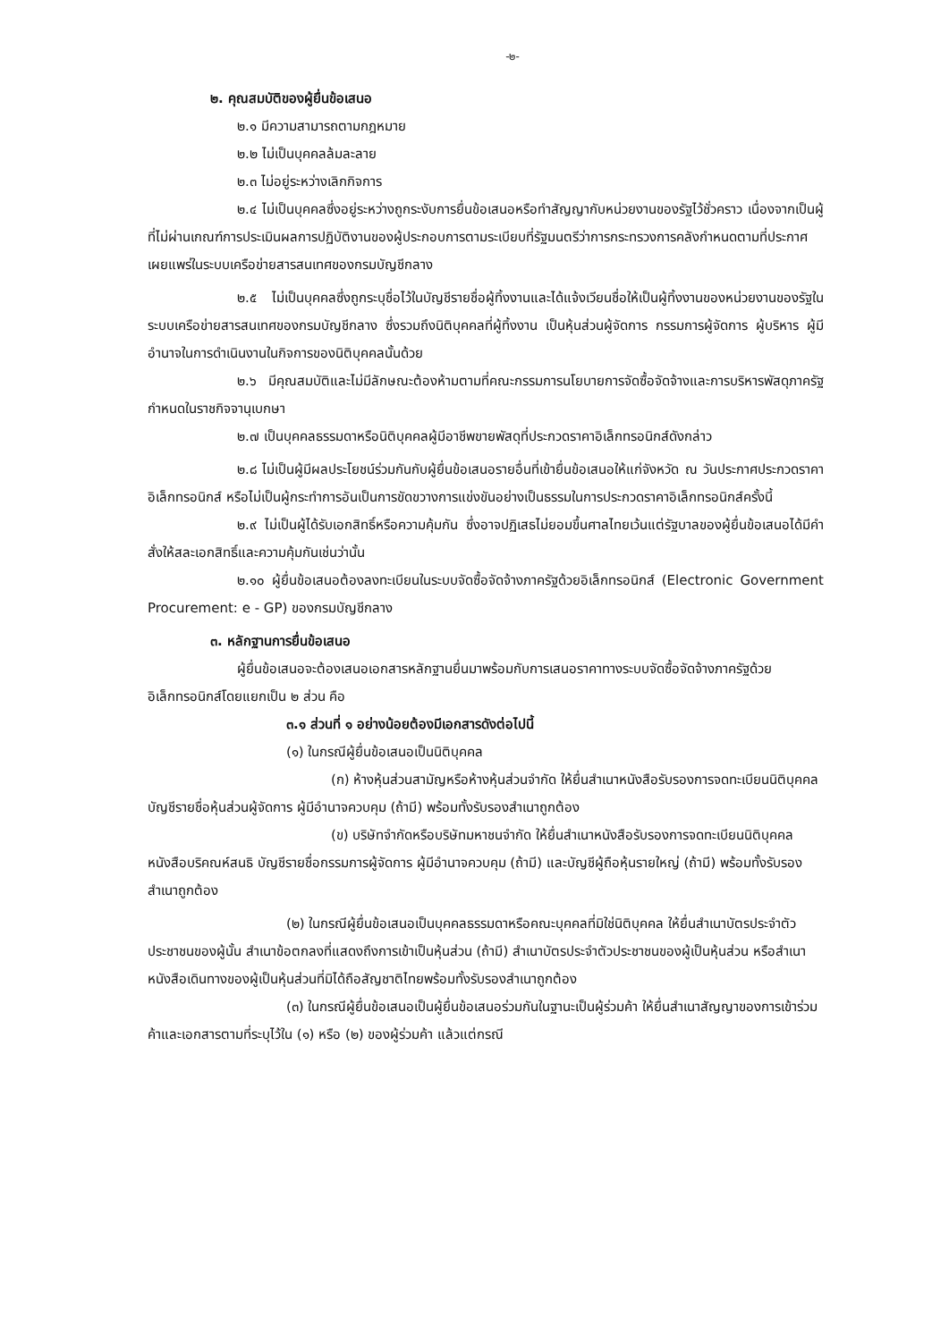-๒-
๒. คุณสมบัติของผู้ยื่นข้อเสนอ
๒.๑ มีความสามารถตามกฎหมาย
๒.๒ ไม่เป็นบุคคลล้มละลาย
๒.๓ ไม่อยู่ระหว่างเลิกกิจการ
๒.๔ ไม่เป็นบุคคลซึ่งอยู่ระหว่างถูกระงับการยื่นข้อเสนอหรือทำสัญญากับหน่วยงานของรัฐไว้ชั่วคราว เนื่องจากเป็นผู้ที่ไม่ผ่านเกณฑ์การประเมินผลการปฏิบัติงานของผู้ประกอบการตามระเบียบที่รัฐมนตรีว่าการกระทรวงการคลังกำหนดตามที่ประกาศเผยแพร่ในระบบเครือข่ายสารสนเทศของกรมบัญชีกลาง
๒.๕ ไม่เป็นบุคคลซึ่งถูกระบุชื่อไว้ในบัญชีรายชื่อผู้ทิ้งงานและได้แจ้งเวียนชื่อให้เป็นผู้ทิ้งงานของหน่วยงานของรัฐในระบบเครือข่ายสารสนเทศของกรมบัญชีกลาง ซึ่งรวมถึงนิติบุคคลที่ผู้ทิ้งงาน เป็นหุ้นส่วนผู้จัดการ กรรมการผู้จัดการ ผู้บริหาร ผู้มีอำนาจในการดำเนินงานในกิจการของนิติบุคคลนั้นด้วย
๒.๖ มีคุณสมบัติและไม่มีลักษณะต้องห้ามตามที่คณะกรรมการนโยบายการจัดซื้อจัดจ้างและการบริหารพัสดุภาครัฐกำหนดในราชกิจจานุเบกษา
๒.๗ เป็นบุคคลธรรมดาหรือนิติบุคคลผู้มีอาชีพขายพัสดุที่ประกวดราคาอิเล็กทรอนิกส์ดังกล่าว
๒.๘ ไม่เป็นผู้มีผลประโยชน์ร่วมกันกับผู้ยื่นข้อเสนอรายอื่นที่เข้ายื่นข้อเสนอให้แก่จังหวัด ณ วันประกาศประกวดราคาอิเล็กทรอนิกส์ หรือไม่เป็นผู้กระทำการอันเป็นการขัดขวางการแข่งขันอย่างเป็นธรรมในการประกวดราคาอิเล็กทรอนิกส์ครั้งนี้
๒.๙ ไม่เป็นผู้ได้รับเอกสิทธิ์หรือความคุ้มกัน ซึ่งอาจปฏิเสธไม่ยอมขึ้นศาลไทยเว้นแต่รัฐบาลของผู้ยื่นข้อเสนอได้มีคำสั่งให้สละเอกสิทธิ์และความคุ้มกันเช่นว่านั้น
๒.๑๐ ผู้ยื่นข้อเสนอต้องลงทะเบียนในระบบจัดซื้อจัดจ้างภาครัฐด้วยอิเล็กทรอนิกส์ (Electronic Government Procurement: e - GP) ของกรมบัญชีกลาง
๓. หลักฐานการยื่นข้อเสนอ
ผู้ยื่นข้อเสนอจะต้องเสนอเอกสารหลักฐานยื่นมาพร้อมกับการเสนอราคาทางระบบจัดซื้อจัดจ้างภาครัฐด้วยอิเล็กทรอนิกส์โดยแยกเป็น ๒ ส่วน คือ
๓.๑ ส่วนที่ ๑ อย่างน้อยต้องมีเอกสารดังต่อไปนี้
(๑) ในกรณีผู้ยื่นข้อเสนอเป็นนิติบุคคล
(ก) ห้างหุ้นส่วนสามัญหรือห้างหุ้นส่วนจำกัด ให้ยื่นสำเนาหนังสือรับรองการจดทะเบียนนิติบุคคลบัญชีรายชื่อหุ้นส่วนผู้จัดการ ผู้มีอำนาจควบคุม (ถ้ามี) พร้อมทั้งรับรองสำเนาถูกต้อง
(ข) บริษัทจำกัดหรือบริษัทมหาชนจำกัด ให้ยื่นสำเนาหนังสือรับรองการจดทะเบียนนิติบุคคล หนังสือบริคณห์สนธิ บัญชีรายชื่อกรรมการผู้จัดการ ผู้มีอำนาจควบคุม (ถ้ามี) และบัญชีผู้ถือหุ้นรายใหญ่ (ถ้ามี) พร้อมทั้งรับรองสำเนาถูกต้อง
(๒) ในกรณีผู้ยื่นข้อเสนอเป็นบุคคลธรรมดาหรือคณะบุคคลที่มิใช่นิติบุคคล ให้ยื่นสำเนาบัตรประจำตัวประชาชนของผู้นั้น สำเนาข้อตกลงที่แสดงถึงการเข้าเป็นหุ้นส่วน (ถ้ามี) สำเนาบัตรประจำตัวประชาชนของผู้เป็นหุ้นส่วน หรือสำเนาหนังสือเดินทางของผู้เป็นหุ้นส่วนที่มิได้ถือสัญชาติไทยพร้อมทั้งรับรองสำเนาถูกต้อง
(๓) ในกรณีผู้ยื่นข้อเสนอเป็นผู้ยื่นข้อเสนอร่วมกันในฐานะเป็นผู้ร่วมค้า ให้ยื่นสำเนาสัญญาของการเข้าร่วมค้าและเอกสารตามที่ระบุไว้ใน (๑) หรือ (๒) ของผู้ร่วมค้า แล้วแต่กรณี